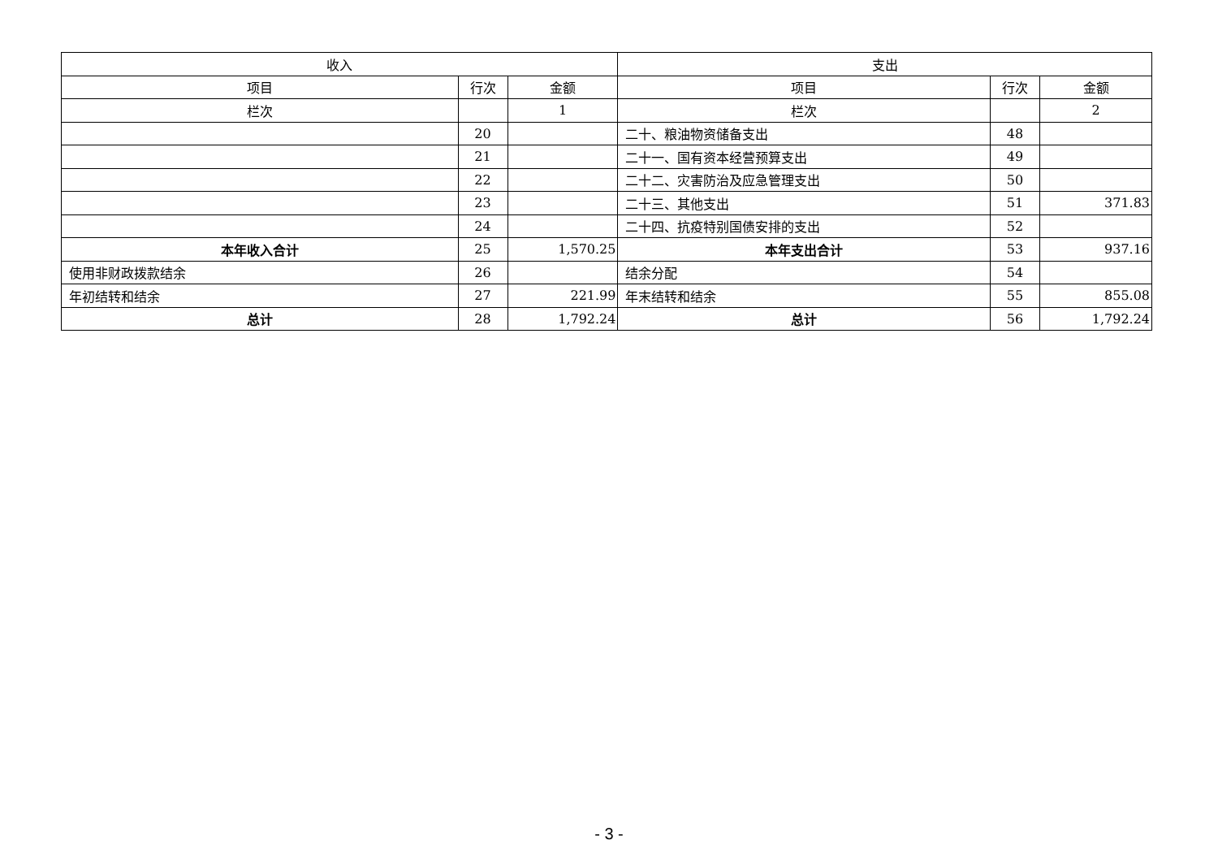| 收入 | | | 支出 | | |
| --- | --- | --- | --- | --- | --- |
| 项目 | 行次 | 金额 | 项目 | 行次 | 金额 |
| 栏次 | | 1 | 栏次 | | 2 |
| | 20 | | 二十、粮油物资储备支出 | 48 | |
| | 21 | | 二十一、国有资本经营预算支出 | 49 | |
| | 22 | | 二十二、灾害防治及应急管理支出 | 50 | |
| | 23 | | 二十三、其他支出 | 51 | 371.83 |
| | 24 | | 二十四、抗疫特别国债安排的支出 | 52 | |
| 本年收入合计 | 25 | 1,570.25 | 本年支出合计 | 53 | 937.16 |
| 使用非财政拨款结余 | 26 | | 结余分配 | 54 | |
| 年初结转和结余 | 27 | 221.99 | 年末结转和结余 | 55 | 855.08 |
| 总计 | 28 | 1,792.24 | 总计 | 56 | 1,792.24 |
- 3 -